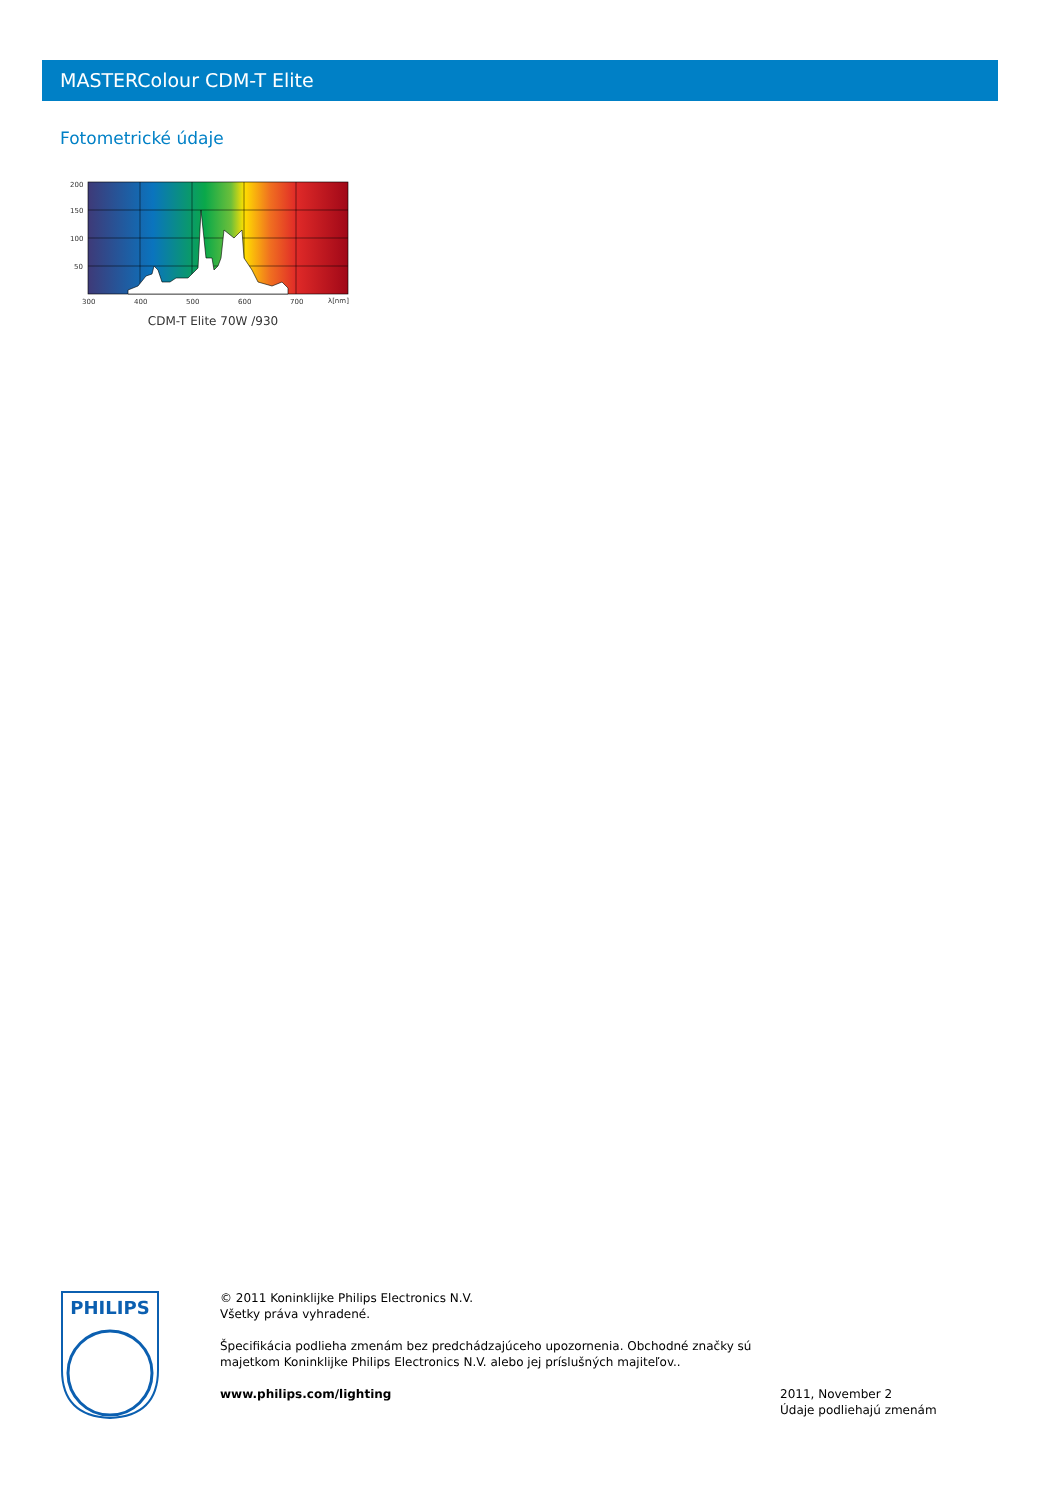MASTERColour CDM-T Elite
Fotometrické údaje
200
150
100
50
300
400
500
600
700
λ[nm]
CDM-T Elite 70W /930
PHILIPS
© 2011 Koninklijke Philips Electronics N.V.
Všetky práva vyhradené.
Špecifikácia podlieha zmenám bez predchádzajúceho upozornenia. Obchodné značky sú majetkom Koninklijke Philips Electronics N.V. alebo jej príslušných majiteľov..
www.philips.com/lighting
2011, November 2
Údaje podliehajú zmenám